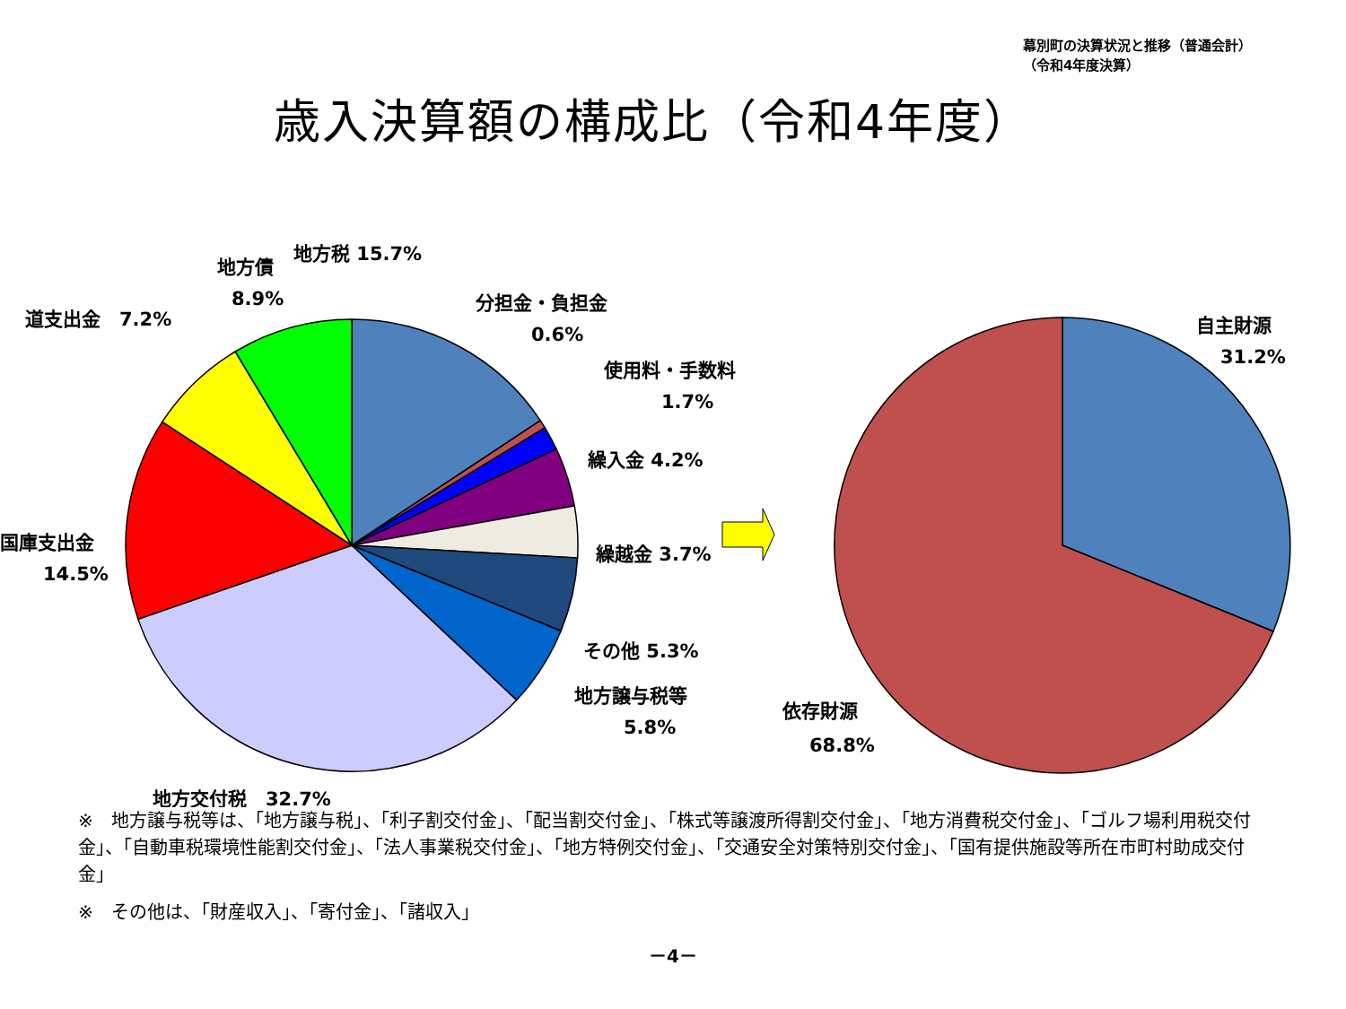幕別町の決算状況と推移（普通会計）
（令和4年度決算）
歳入決算額の構成比（令和4年度）
地方税 15.7%
地方債
8.9%
道支出金　7.2%
分担金・負担金
0.6%
使用料・手数料
1.7%
繰入金 4.2%
繰越金 3.7%
国庫支出金
14.5%
その他 5.3%
地方譲与税等
5.8%
地方交付税　32.7%
自主財源
31.2%
依存財源
68.8%
※　地方譲与税等は、「地方譲与税」、「利子割交付金」、「配当割交付金」、「株式等譲渡所得割交付金」、「地方消費税交付金」、「ゴルフ場利用税交付金」、「自動車税環境性能割交付金」、「法人事業税交付金」、「地方特例交付金」、「交通安全対策特別交付金」、「国有提供施設等所在市町村助成交付金」
※　その他は、「財産収入」、「寄付金」、「諸収入」
－4－